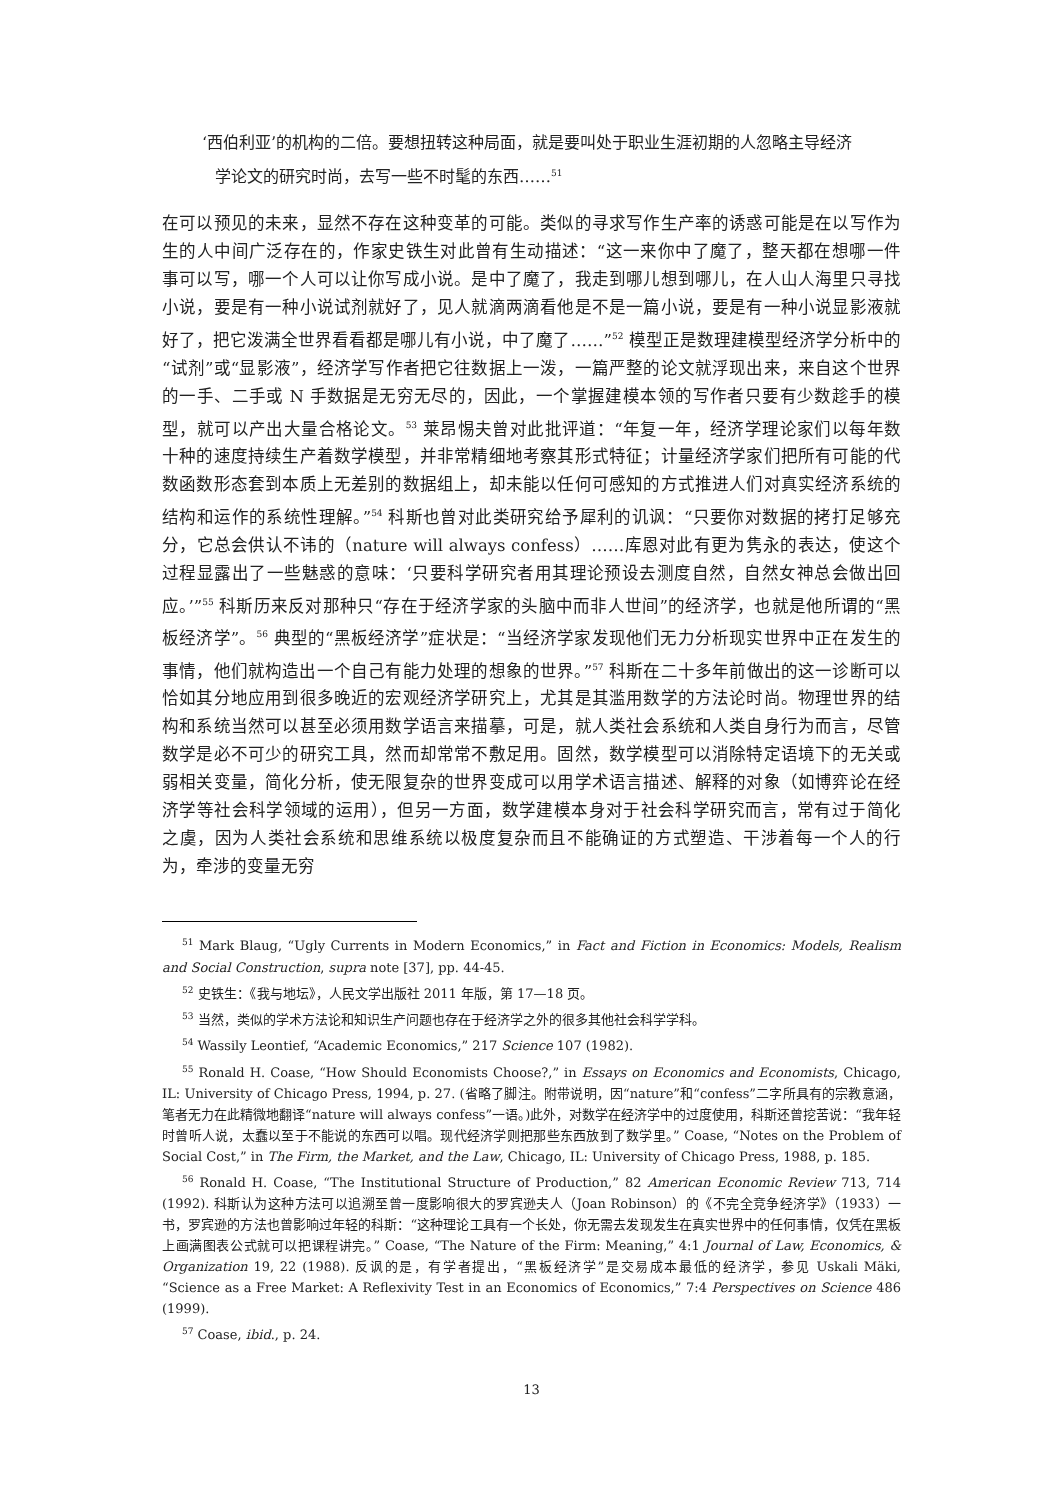‘西伯利亚’的机构的二倍。要想扭转这种局面，就是要叫处于职业生涯初期的人忽略主导经济学论文的研究时尚，去写一些不时髦的东西……<sup>51</sup>
在可以预见的未来，显然不存在这种变革的可能。类似的寻求写作生产率的诱惑可能是在以写作为生的人中间广泛存在的，作家史铁生对此曾有生动描述：“这一来你中了魔了，整天都在想哪一件事可以写，哪一个人可以让你写成小说。是中了魔了，我走到哪儿想到哪儿，在人山人海里只寻找小说，要是有一种小说试剂就好了，见人就滴两滴看他是不是一篇小说，要是有一种小说显影液就好了，把它泼满全世界看看都是哪儿有小说，中了魔了……”<sup>52</sup> 模型正是数理建模型经济学分析中的“试剂”或“显影液”，经济学写作者把它往数据上一泼，一篇严整的论文就浮现出来，来自这个世界的一手、二手或 N 手数据是无穷无尽的，因此，一个掌握建模本领的写作者只要有少数趁手的模型，就可以产出大量合格论文。<sup>53</sup> 莱昂惕夫曾对此批评道：“年复一年，经济学理论家们以每年数十种的速度持续生产着数学模型，并非常精细地考察其形式特征；计量经济学家们把所有可能的代数函数形态套到本质上无差别的数据组上，却未能以任何可感知的方式推进人们对真实经济系统的结构和运作的系统性理解。”<sup>54</sup> 科斯也曾对此类研究给予犀利的讥讽：“只要你对数据的拷打足够充分，它总会供认不讳的（nature will always confess）……库恩对此有更为隽永的表达，使这个过程显露出了一些魅惑的意味：‘只要科学研究者用其理论预设去测度自然，自然女神总会做出回应。’”<sup>55</sup> 科斯历来反对那种只“存在于经济学家的头脑中而非人世间”的经济学，也就是他所谓的“黑板经济学”。<sup>56</sup> 典型的“黑板经济学”症状是：“当经济学家发现他们无力分析现实世界中正在发生的事情，他们就构造出一个自己有能力处理的想象的世界。”<sup>57</sup> 科斯在二十多年前做出的这一诊断可以恰如其分地应用到很多晚近的宏观经济学研究上，尤其是其滥用数学的方法论时尚。物理世界的结构和系统当然可以甚至必须用数学语言来描摹，可是，就人类社会系统和人类自身行为而言，尽管数学是必不可少的研究工具，然而却常常不敷足用。固然，数学模型可以消除特定语境下的无关或弱相关变量，简化分析，使无限复杂的世界变成可以用学术语言描述、解释的对象（如博弈论在经济学等社会科学领域的运用），但另一方面，数学建模本身对于社会科学研究而言，常有过于简化之虞，因为人类社会系统和思维系统以极度复杂而且不能确证的方式塑造、干涉着每一个人的行为，牵涉的变量无穷
<sup>51</sup> Mark Blaug, “Ugly Currents in Modern Economics,” in Fact and Fiction in Economics: Models, Realism and Social Construction, supra note [37], pp. 44-45.
<sup>52</sup> 史铁生：《我与地坛》，人民文学出版社 2011 年版，第 17—18 页。
<sup>53</sup> 当然，类似的学术方法论和知识生产问题也存在于经济学之外的很多其他社会科学学科。
<sup>54</sup> Wassily Leontief, “Academic Economics,” 217 Science 107 (1982).
<sup>55</sup> Ronald H. Coase, “How Should Economists Choose?,” in Essays on Economics and Economists, Chicago, IL: University of Chicago Press, 1994, p. 27. (省略了脚注。附带说明，因“nature”和“confess”二字所具有的宗教意涵，笔者无力在此精微地翻译“nature will always confess”一语。)此外，对数学在经济学中的过度使用，科斯还曾挖苦说：“我年轻时曾听人说，太蠢以至于不能说的东西可以唱。现代经济学则把那些东西放到了数学里。” Coase, “Notes on the Problem of Social Cost,” in The Firm, the Market, and the Law, Chicago, IL: University of Chicago Press, 1988, p. 185.
<sup>56</sup> Ronald H. Coase, “The Institutional Structure of Production,” 82 American Economic Review 713, 714 (1992). 科斯认为这种方法可以追溯至曾一度影响很大的罗宾逊夫人（Joan Robinson）的《不完全竞争经济学》（1933）一书，罗宾逊的方法也曾影响过年轻的科斯：“这种理论工具有一个长处，你无需去发现发生在真实世界中的任何事情，仅凭在黑板上画满图表公式就可以把课程讲完。” Coase, “The Nature of the Firm: Meaning,” 4:1 Journal of Law, Economics, & Organization 19, 22 (1988). 反讽的是，有学者提出，“黑板经济学”是交易成本最低的经济学，参见 Uskali Mäki, “Science as a Free Market: A Reflexivity Test in an Economics of Economics,” 7:4 Perspectives on Science 486 (1999).
<sup>57</sup> Coase, ibid., p. 24.
13